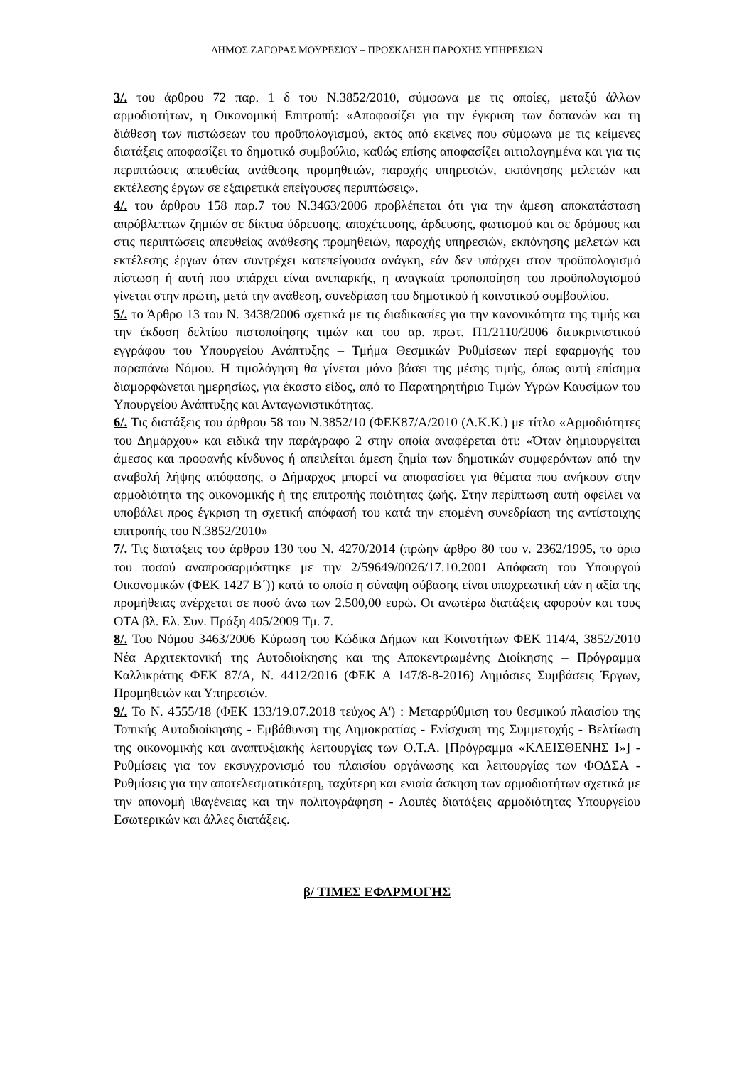ΔΗΜΟΣ ΖΑΓΟΡΑΣ ΜΟΥΡΕΣΙΟΥ – ΠΡΟΣΚΛΗΣΗ ΠΑΡΟΧΗΣ ΥΠΗΡΕΣΙΩΝ
3/. του άρθρου 72 παρ. 1 δ του Ν.3852/2010, σύμφωνα με τις οποίες, μεταξύ άλλων αρμοδιοτήτων, η Οικονομική Επιτροπή: «Αποφασίζει για την έγκριση των δαπανών και τη διάθεση των πιστώσεων του προϋπολογισμού, εκτός από εκείνες που σύμφωνα με τις κείμενες διατάξεις αποφασίζει το δημοτικό συμβούλιο, καθώς επίσης αποφασίζει αιτιολογημένα και για τις περιπτώσεις απευθείας ανάθεσης προμηθειών, παροχής υπηρεσιών, εκπόνησης μελετών και εκτέλεσης έργων σε εξαιρετικά επείγουσες περιπτώσεις».
4/. του άρθρου 158 παρ.7 του Ν.3463/2006 προβλέπεται ότι για την άμεση αποκατάσταση απρόβλεπτων ζημιών σε δίκτυα ύδρευσης, αποχέτευσης, άρδευσης, φωτισμού και σε δρόμους και στις περιπτώσεις απευθείας ανάθεσης προμηθειών, παροχής υπηρεσιών, εκπόνησης μελετών και εκτέλεσης έργων όταν συντρέχει κατεπείγουσα ανάγκη, εάν δεν υπάρχει στον προϋπολογισμό πίστωση ή αυτή που υπάρχει είναι ανεπαρκής, η αναγκαία τροποποίηση του προϋπολογισμού γίνεται στην πρώτη, μετά την ανάθεση, συνεδρίαση του δημοτικού ή κοινοτικού συμβουλίου.
5/. το Άρθρο 13 του Ν. 3438/2006 σχετικά με τις διαδικασίες για την κανονικότητα της τιμής και την έκδοση δελτίου πιστοποίησης τιμών και του αρ. πρωτ. Π1/2110/2006 διευκρινιστικού εγγράφου του Υπουργείου Ανάπτυξης – Τμήμα Θεσμικών Ρυθμίσεων περί εφαρμογής του παραπάνω Νόμου. Η τιμολόγηση θα γίνεται μόνο βάσει της μέσης τιμής, όπως αυτή επίσημα διαμορφώνεται ημερησίως, για έκαστο είδος, από το Παρατηρητήριο Τιμών Υγρών Καυσίμων του Υπουργείου Ανάπτυξης και Ανταγωνιστικότητας.
6/. Τις διατάξεις του άρθρου 58 του Ν.3852/10 (ΦΕΚ87/Α/2010 (Δ.Κ.Κ.) με τίτλο «Αρμοδιότητες του Δημάρχου» και ειδικά την παράγραφο 2 στην οποία αναφέρεται ότι: «Όταν δημιουργείται άμεσος και προφανής κίνδυνος ή απειλείται άμεση ζημία των δημοτικών συμφερόντων από την αναβολή λήψης απόφασης, ο Δήμαρχος μπορεί να αποφασίσει για θέματα που ανήκουν στην αρμοδιότητα της οικονομικής ή της επιτροπής ποιότητας ζωής. Στην περίπτωση αυτή οφείλει να υποβάλει προς έγκριση τη σχετική απόφασή του κατά την επομένη συνεδρίαση της αντίστοιχης επιτροπής του Ν.3852/2010»
7/. Τις διατάξεις του άρθρου 130 του Ν. 4270/2014 (πρώην άρθρο 80 του ν. 2362/1995, το όριο του ποσού αναπροσαρμόστηκε με την 2/59649/0026/17.10.2001 Απόφαση του Υπουργού Οικονομικών (ΦΕΚ 1427 Β΄)) κατά το οποίο η σύναψη σύβασης είναι υποχρεωτική εάν η αξία της προμήθειας ανέρχεται σε ποσό άνω των 2.500,00 ευρώ. Οι ανωτέρω διατάξεις αφορούν και τους ΟΤΑ βλ. Ελ. Συν. Πράξη 405/2009 Τμ. 7.
8/. Του Νόμου 3463/2006 Κύρωση του Κώδικα Δήμων και Κοινοτήτων ΦΕΚ 114/4, 3852/2010 Νέα Αρχιτεκτονική της Αυτοδιοίκησης και της Αποκεντρωμένης Διοίκησης – Πρόγραμμα Καλλικράτης ΦΕΚ 87/Α, Ν. 4412/2016 (ΦΕΚ Α 147/8-8-2016) Δημόσιες Συμβάσεις Έργων, Προμηθειών και Υπηρεσιών.
9/. Το Ν. 4555/18 (ΦΕΚ 133/19.07.2018 τεύχος Α') : Μεταρρύθμιση του θεσμικού πλαισίου της Τοπικής Αυτοδιοίκησης - Εμβάθυνση της Δημοκρατίας - Ενίσχυση της Συμμετοχής - Βελτίωση της οικονομικής και αναπτυξιακής λειτουργίας των Ο.Τ.Α. [Πρόγραμμα «ΚΛΕΙΣΘΕΝΗΣ Ι»] - Ρυθμίσεις για τον εκσυγχρονισμό του πλαισίου οργάνωσης και λειτουργίας των ΦΟΔΣΑ - Ρυθμίσεις για την αποτελεσματικότερη, ταχύτερη και ενιαία άσκηση των αρμοδιοτήτων σχετικά με την απονομή ιθαγένειας και την πολιτογράφηση - Λοιπές διατάξεις αρμοδιότητας Υπουργείου Εσωτερικών και άλλες διατάξεις.
β/ ΤΙΜΕΣ ΕΦΑΡΜΟΓΗΣ